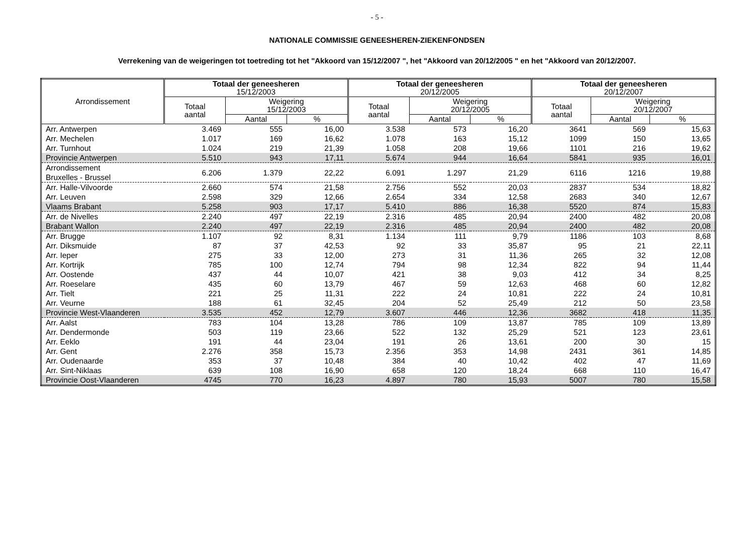- 5 -
NATIONALE COMMISSIE GENEESHEREN-ZIEKENFONDSEN
Verrekening van de weigeringen tot toetreding tot het "Akkoord van 15/12/2007 ", het "Akkoord van 20/12/2005 " en het "Akkoord van 20/12/2007.
| Arrondissement | Totaal der geneesheren 15/12/2003 | | | Totaal der geneesheren 20/12/2005 | | | Totaal der geneesheren 20/12/2007 | | |
| --- | --- | --- | --- | --- | --- | --- | --- | --- | --- |
| | Totaal aantal | Weigering 15/12/2003 | | Totaal aantal | Weigering 20/12/2005 | | Totaal aantal | Weigering 20/12/2007 | |
| | | Aantal | % | | Aantal | % | | Aantal | % |
| Arr. Antwerpen | 3.469 | 555 | 16,00 | 3.538 | 573 | 16,20 | 3641 | 569 | 15,63 |
| Arr. Mechelen | 1.017 | 169 | 16,62 | 1.078 | 163 | 15,12 | 1099 | 150 | 13,65 |
| Arr. Turnhout | 1.024 | 219 | 21,39 | 1.058 | 208 | 19,66 | 1101 | 216 | 19,62 |
| Provincie Antwerpen | 5.510 | 943 | 17,11 | 5.674 | 944 | 16,64 | 5841 | 935 | 16,01 |
| Arrondissement Bruxelles - Brussel | 6.206 | 1.379 | 22,22 | 6.091 | 1.297 | 21,29 | 6116 | 1216 | 19,88 |
| Arr. Halle-Vilvoorde | 2.660 | 574 | 21,58 | 2.756 | 552 | 20,03 | 2837 | 534 | 18,82 |
| Arr. Leuven | 2.598 | 329 | 12,66 | 2.654 | 334 | 12,58 | 2683 | 340 | 12,67 |
| Vlaams Brabant | 5.258 | 903 | 17,17 | 5.410 | 886 | 16,38 | 5520 | 874 | 15,83 |
| Arr. de Nivelles | 2.240 | 497 | 22,19 | 2.316 | 485 | 20,94 | 2400 | 482 | 20,08 |
| Brabant Wallon | 2.240 | 497 | 22,19 | 2.316 | 485 | 20,94 | 2400 | 482 | 20,08 |
| Arr. Brugge | 1.107 | 92 | 8,31 | 1.134 | 111 | 9,79 | 1186 | 103 | 8,68 |
| Arr. Diksmuide | 87 | 37 | 42,53 | 92 | 33 | 35,87 | 95 | 21 | 22,11 |
| Arr. Ieper | 275 | 33 | 12,00 | 273 | 31 | 11,36 | 265 | 32 | 12,08 |
| Arr. Kortrijk | 785 | 100 | 12,74 | 794 | 98 | 12,34 | 822 | 94 | 11,44 |
| Arr. Oostende | 437 | 44 | 10,07 | 421 | 38 | 9,03 | 412 | 34 | 8,25 |
| Arr. Roeselare | 435 | 60 | 13,79 | 467 | 59 | 12,63 | 468 | 60 | 12,82 |
| Arr. Tielt | 221 | 25 | 11,31 | 222 | 24 | 10,81 | 222 | 24 | 10,81 |
| Arr. Veurne | 188 | 61 | 32,45 | 204 | 52 | 25,49 | 212 | 50 | 23,58 |
| Provincie West-Vlaanderen | 3.535 | 452 | 12,79 | 3.607 | 446 | 12,36 | 3682 | 418 | 11,35 |
| Arr. Aalst | 783 | 104 | 13,28 | 786 | 109 | 13,87 | 785 | 109 | 13,89 |
| Arr. Dendermonde | 503 | 119 | 23,66 | 522 | 132 | 25,29 | 521 | 123 | 23,61 |
| Arr. Eeklo | 191 | 44 | 23,04 | 191 | 26 | 13,61 | 200 | 30 | 15 |
| Arr. Gent | 2.276 | 358 | 15,73 | 2.356 | 353 | 14,98 | 2431 | 361 | 14,85 |
| Arr. Oudenaarde | 353 | 37 | 10,48 | 384 | 40 | 10,42 | 402 | 47 | 11,69 |
| Arr. Sint-Niklaas | 639 | 108 | 16,90 | 658 | 120 | 18,24 | 668 | 110 | 16,47 |
| Provincie Oost-Vlaanderen | 4745 | 770 | 16,23 | 4.897 | 780 | 15,93 | 5007 | 780 | 15,58 |